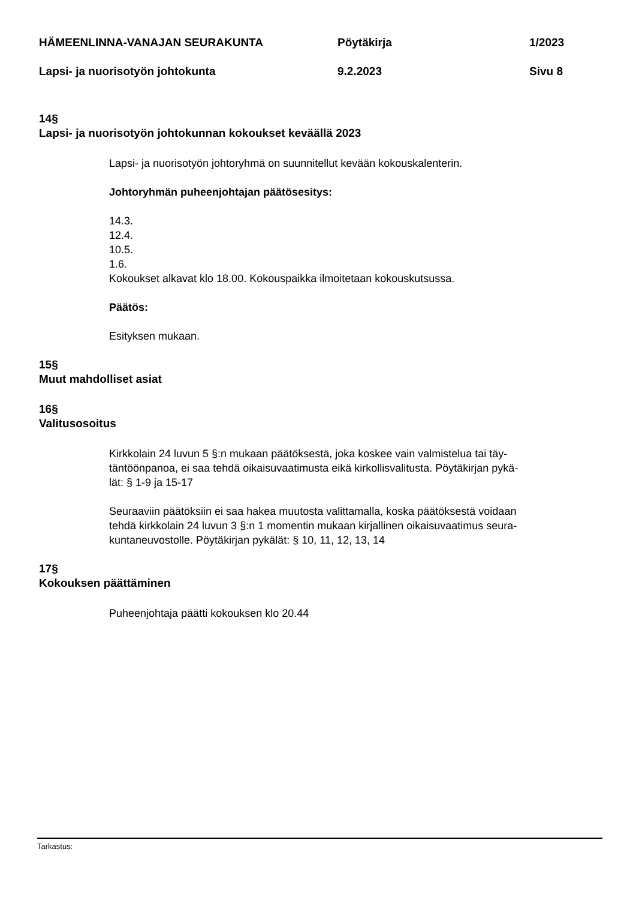HÄMEENLINNA-VANAJAN SEURAKUNTA Pöytäkirja 1/2023
Lapsi- ja nuorisotyön johtokunta 9.2.2023 Sivu 8
14§
Lapsi- ja nuorisotyön johtokunnan kokoukset keväällä 2023
Lapsi- ja nuorisotyön johtoryhmä on suunnitellut kevään kokouskalenterin.
Johtoryhmän puheenjohtajan päätösesitys:
14.3.
12.4.
10.5.
1.6.
Kokoukset alkavat klo 18.00. Kokouspaikka ilmoitetaan kokouskutsussa.
Päätös:
Esityksen mukaan.
15§
Muut mahdolliset asiat
16§
Valitusosoitus
Kirkkolain 24 luvun 5 §:n mukaan päätöksestä, joka koskee vain valmistelua tai täy-
täntöönpanoa, ei saa tehdä oikaisuvaatimusta eikä kirkollisvalitusta. Pöytäkirjan pykä-
lät: § 1-9 ja 15-17
Seuraaviin päätöksiin ei saa hakea muutosta valittamalla, koska päätöksestä voidaan
tehdä kirkkolain 24 luvun 3 §:n 1 momentin mukaan kirjallinen oikaisuvaatimus seura-
kuntaneuvostolle. Pöytäkirjan pykälät: § 10, 11, 12, 13, 14
17§
Kokouksen päättäminen
Puheenjohtaja päätti kokouksen klo 20.44
Tarkastus: